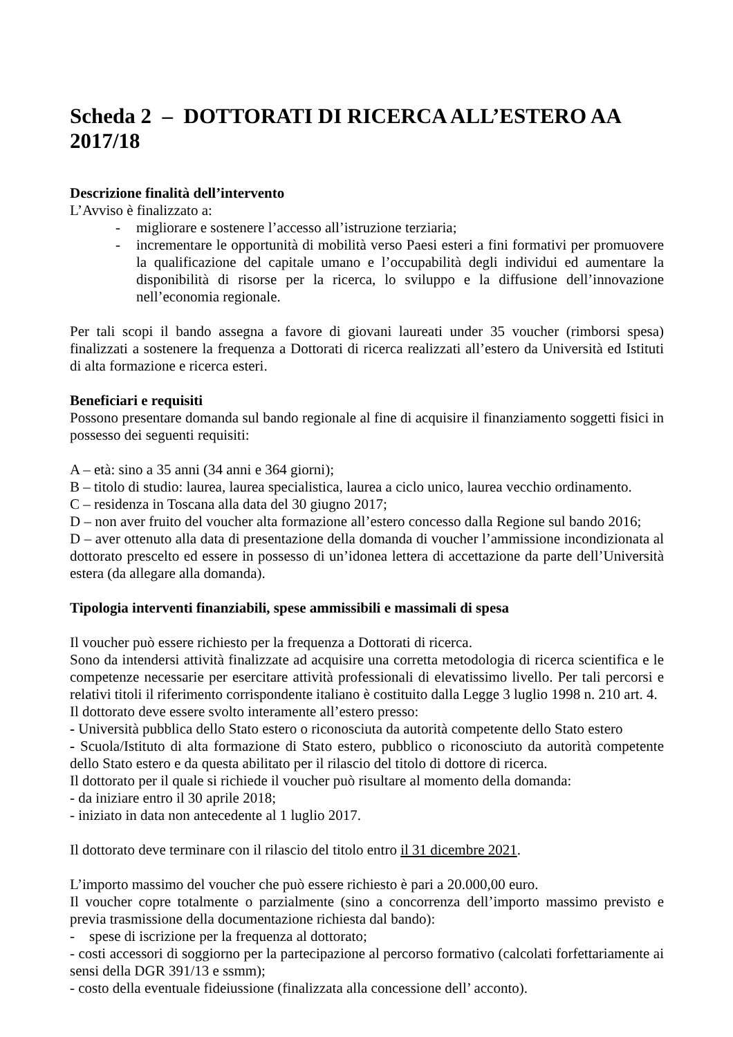Scheda 2 – DOTTORATI DI RICERCA ALL’ESTERO AA 2017/18
Descrizione finalità dell’intervento
L’Avviso è finalizzato a:
- migliorare e sostenere l’accesso all’istruzione terziaria;
- incrementare le opportunità di mobilità verso Paesi esteri a fini formativi per promuovere la qualificazione del capitale umano e l’occupabilità degli individui ed aumentare la disponibilità di risorse per la ricerca, lo sviluppo e la diffusione dell’innovazione nell’economia regionale.
Per tali scopi il bando assegna a favore di giovani laureati under 35 voucher (rimborsi spesa) finalizzati a sostenere la frequenza a Dottorati di ricerca realizzati all’estero da Università ed Istituti di alta formazione e ricerca esteri.
Beneficiari e requisiti
Possono presentare domanda sul bando regionale al fine di acquisire il finanziamento soggetti fisici in possesso dei seguenti requisiti:
A – età: sino a 35 anni (34 anni e 364 giorni);
B – titolo di studio: laurea, laurea specialistica, laurea a ciclo unico, laurea vecchio ordinamento.
C – residenza in Toscana alla data del 30 giugno 2017;
D – non aver fruito del voucher alta formazione all’estero concesso dalla Regione sul bando 2016;
D – aver ottenuto alla data di presentazione della domanda di voucher l’ammissione incondizionata al dottorato prescelto ed essere in possesso di un’idonea lettera di accettazione da parte dell’Università estera (da allegare alla domanda).
Tipologia interventi finanziabili, spese ammissibili e massimali di spesa
Il voucher può essere richiesto per la frequenza a Dottorati di ricerca.
Sono da intendersi attività finalizzate ad acquisire una corretta metodologia di ricerca scientifica e le competenze necessarie per esercitare attività professionali di elevatissimo livello. Per tali percorsi e relativi titoli il riferimento corrispondente italiano è costituito dalla Legge 3 luglio 1998 n. 210 art. 4.
Il dottorato deve essere svolto interamente all’estero presso:
- Università pubblica dello Stato estero o riconosciuta da autorità competente dello Stato estero
- Scuola/Istituto di alta formazione di Stato estero, pubblico o riconosciuto da autorità competente dello Stato estero e da questa abilitato per il rilascio del titolo di dottore di ricerca.
Il dottorato per il quale si richiede il voucher può risultare al momento della domanda:
- da iniziare entro il 30 aprile 2018;
- iniziato in data non antecedente al 1 luglio 2017.
Il dottorato deve terminare con il rilascio del titolo entro il 31 dicembre 2021.
L’importo massimo del voucher che può essere richiesto è pari a 20.000,00 euro.
Il voucher copre totalmente o parzialmente (sino a concorrenza dell’importo massimo previsto e previa trasmissione della documentazione richiesta dal bando):
- spese di iscrizione per la frequenza al dottorato;
- costi accessori di soggiorno per la partecipazione al percorso formativo (calcolati forfettariamente ai sensi della DGR 391/13 e ssmm);
- costo della eventuale fideiussione (finalizzata alla concessione dell’ acconto).